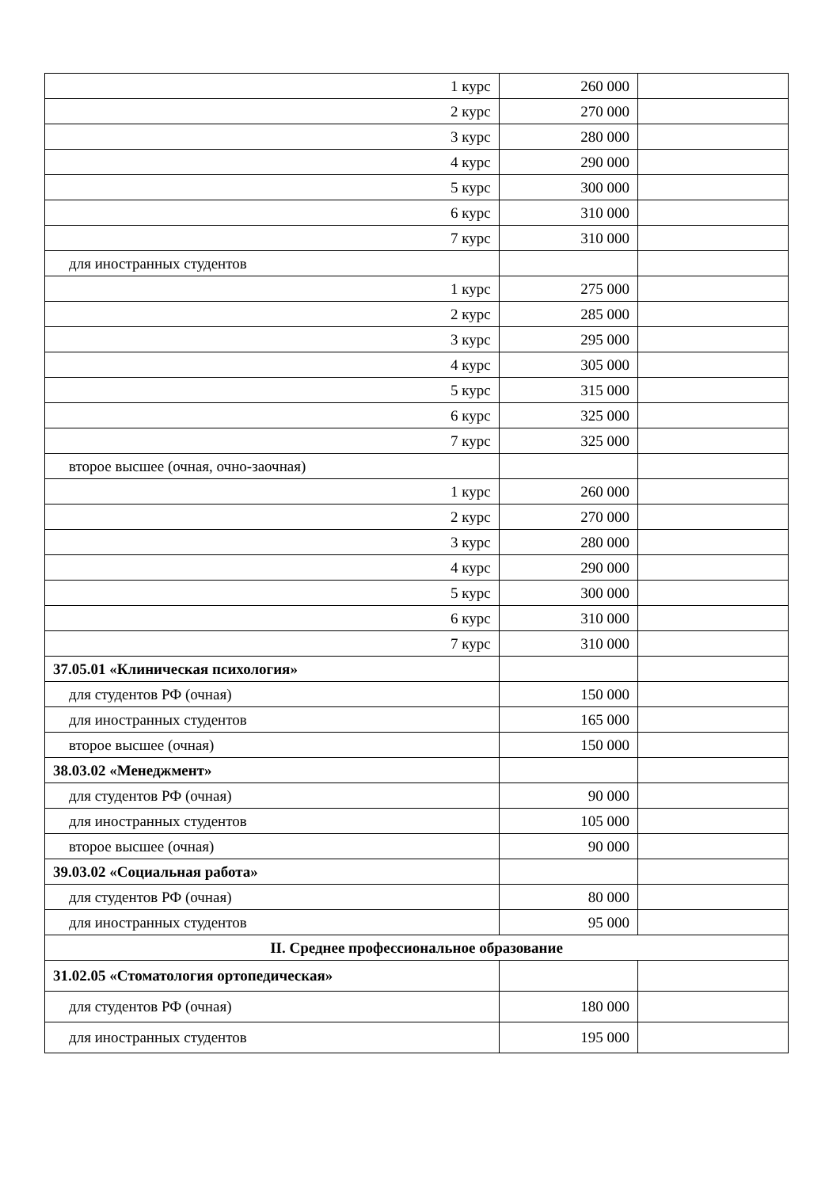| 1 курс | 260 000 | |
| 2 курс | 270 000 | |
| 3 курс | 280 000 | |
| 4 курс | 290 000 | |
| 5 курс | 300 000 | |
| 6 курс | 310 000 | |
| 7 курс | 310 000 | |
| для иностранных студентов | | |
| 1 курс | 275 000 | |
| 2 курс | 285 000 | |
| 3 курс | 295 000 | |
| 4 курс | 305 000 | |
| 5 курс | 315 000 | |
| 6 курс | 325 000 | |
| 7 курс | 325 000 | |
| второе высшее (очная, очно-заочная) | | |
| 1 курс | 260 000 | |
| 2 курс | 270 000 | |
| 3 курс | 280 000 | |
| 4 курс | 290 000 | |
| 5 курс | 300 000 | |
| 6 курс | 310 000 | |
| 7 курс | 310 000 | |
| 37.05.01 «Клиническая психология» | | |
| для студентов РФ (очная) | 150 000 | |
| для иностранных студентов | 165 000 | |
| второе высшее (очная) | 150 000 | |
| 38.03.02 «Менеджмент» | | |
| для студентов РФ (очная) | 90 000 | |
| для иностранных студентов | 105 000 | |
| второе высшее (очная) | 90 000 | |
| 39.03.02 «Социальная работа» | | |
| для студентов РФ (очная) | 80 000 | |
| для иностранных студентов | 95 000 | |
| II. Среднее профессиональное образование | | |
| 31.02.05 «Стоматология ортопедическая» | | |
| для студентов РФ (очная) | 180 000 | |
| для иностранных студентов | 195 000 | |